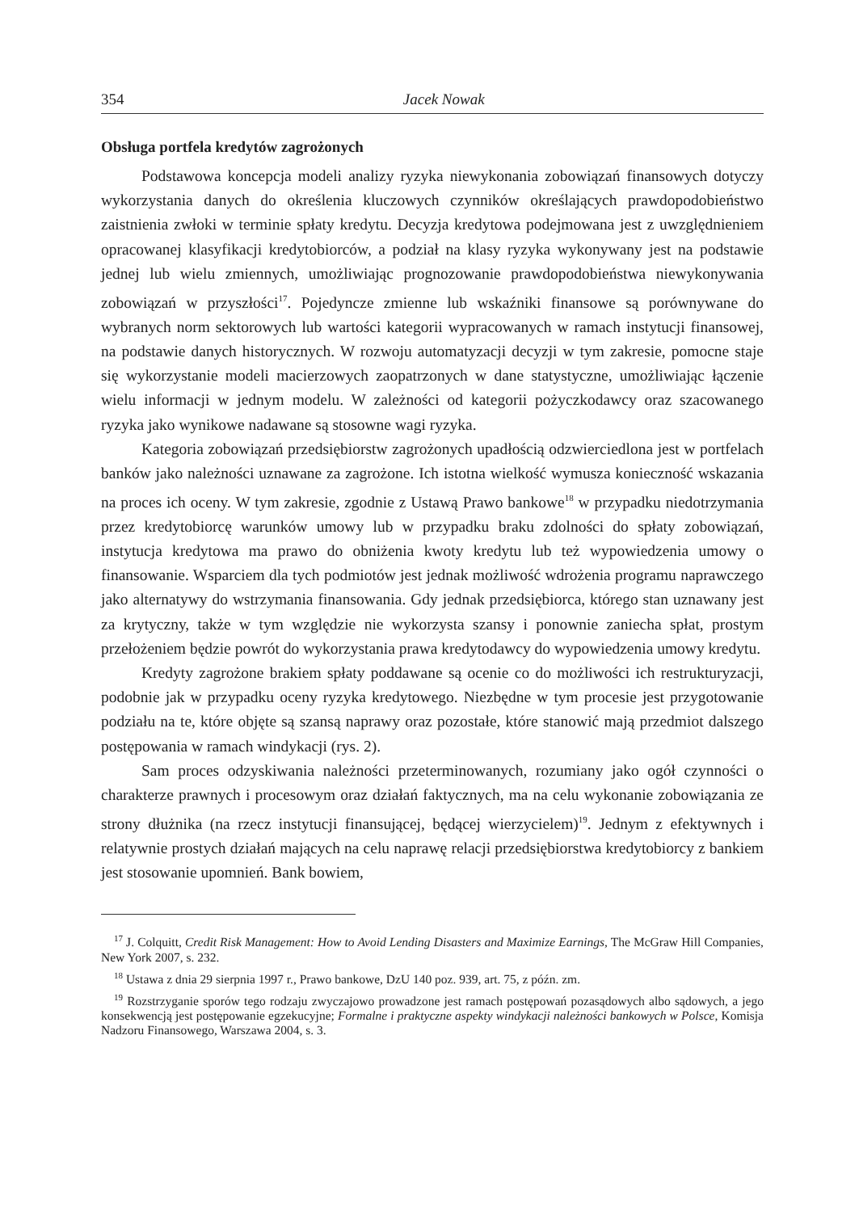354 Jacek Nowak
Obsługa portfela kredytów zagrożonych
Podstawowa koncepcja modeli analizy ryzyka niewykonania zobowiązań finansowych dotyczy wykorzystania danych do określenia kluczowych czynników określających prawdopodobieństwo zaistnienia zwłoki w terminie spłaty kredytu. Decyzja kredytowa podejmowana jest z uwzględnieniem opracowanej klasyfikacji kredytobiorców, a podział na klasy ryzyka wykonywany jest na podstawie jednej lub wielu zmiennych, umożliwiając prognozowanie prawdopodobieństwa niewykonywania zobowiązań w przyszłości<sup>17</sup>. Pojedyncze zmienne lub wskaźniki finansowe są porównywane do wybranych norm sektorowych lub wartości kategorii wypracowanych w ramach instytucji finansowej, na podstawie danych historycznych. W rozwoju automatyzacji decyzji w tym zakresie, pomocne staje się wykorzystanie modeli macierzowych zaopatrzonych w dane statystyczne, umożliwiając łączenie wielu informacji w jednym modelu. W zależności od kategorii pożyczkodawcy oraz szacowanego ryzyka jako wynikowe nadawane są stosowne wagi ryzyka.
Kategoria zobowiązań przedsiębiorstw zagrożonych upadłością odzwierciedlona jest w portfelach banków jako należności uznawane za zagrożone. Ich istotna wielkość wymusza konieczność wskazania na proces ich oceny. W tym zakresie, zgodnie z Ustawą Prawo bankowe<sup>18</sup> w przypadku niedotrzymania przez kredytobiorcę warunków umowy lub w przypadku braku zdolności do spłaty zobowiązań, instytucja kredytowa ma prawo do obniżenia kwoty kredytu lub też wypowiedzenia umowy o finansowanie. Wsparciem dla tych podmiotów jest jednak możliwość wdrożenia programu naprawczego jako alternatywy do wstrzymania finansowania. Gdy jednak przedsiębiorca, którego stan uznawany jest za krytyczny, także w tym względzie nie wykorzysta szansy i ponownie zaniecha spłat, prostym przełożeniem będzie powrót do wykorzystania prawa kredytodawcy do wypowiedzenia umowy kredytu.
Kredyty zagrożone brakiem spłaty poddawane są ocenie co do możliwości ich restrukturyzacji, podobnie jak w przypadku oceny ryzyka kredytowego. Niezbędne w tym procesie jest przygotowanie podziału na te, które objęte są szansą naprawy oraz pozostałe, które stanowić mają przedmiot dalszego postępowania w ramach windykacji (rys. 2).
Sam proces odzyskiwania należności przeterminowanych, rozumiany jako ogół czynności o charakterze prawnych i procesowym oraz działań faktycznych, ma na celu wykonanie zobowiązania ze strony dłużnika (na rzecz instytucji finansującej, będącej wierzycielem)<sup>19</sup>. Jednym z efektywnych i relatywnie prostych działań mających na celu naprawę relacji przedsiębiorstwa kredytobiorcy z bankiem jest stosowanie upomnień. Bank bowiem,
<sup>17</sup> J. Colquitt, Credit Risk Management: How to Avoid Lending Disasters and Maximize Earnings, The McGraw Hill Companies, New York 2007, s. 232.
<sup>18</sup> Ustawa z dnia 29 sierpnia 1997 r., Prawo bankowe, DzU 140 poz. 939, art. 75, z późn. zm.
<sup>19</sup> Rozstrzyganie sporów tego rodzaju zwyczajowo prowadzone jest ramach postępowań pozasądowych albo sądowych, a jego konsekwencją jest postępowanie egzekucyjne; Formalne i praktyczne aspekty windykacji należności bankowych w Polsce, Komisja Nadzoru Finansowego, Warszawa 2004, s. 3.